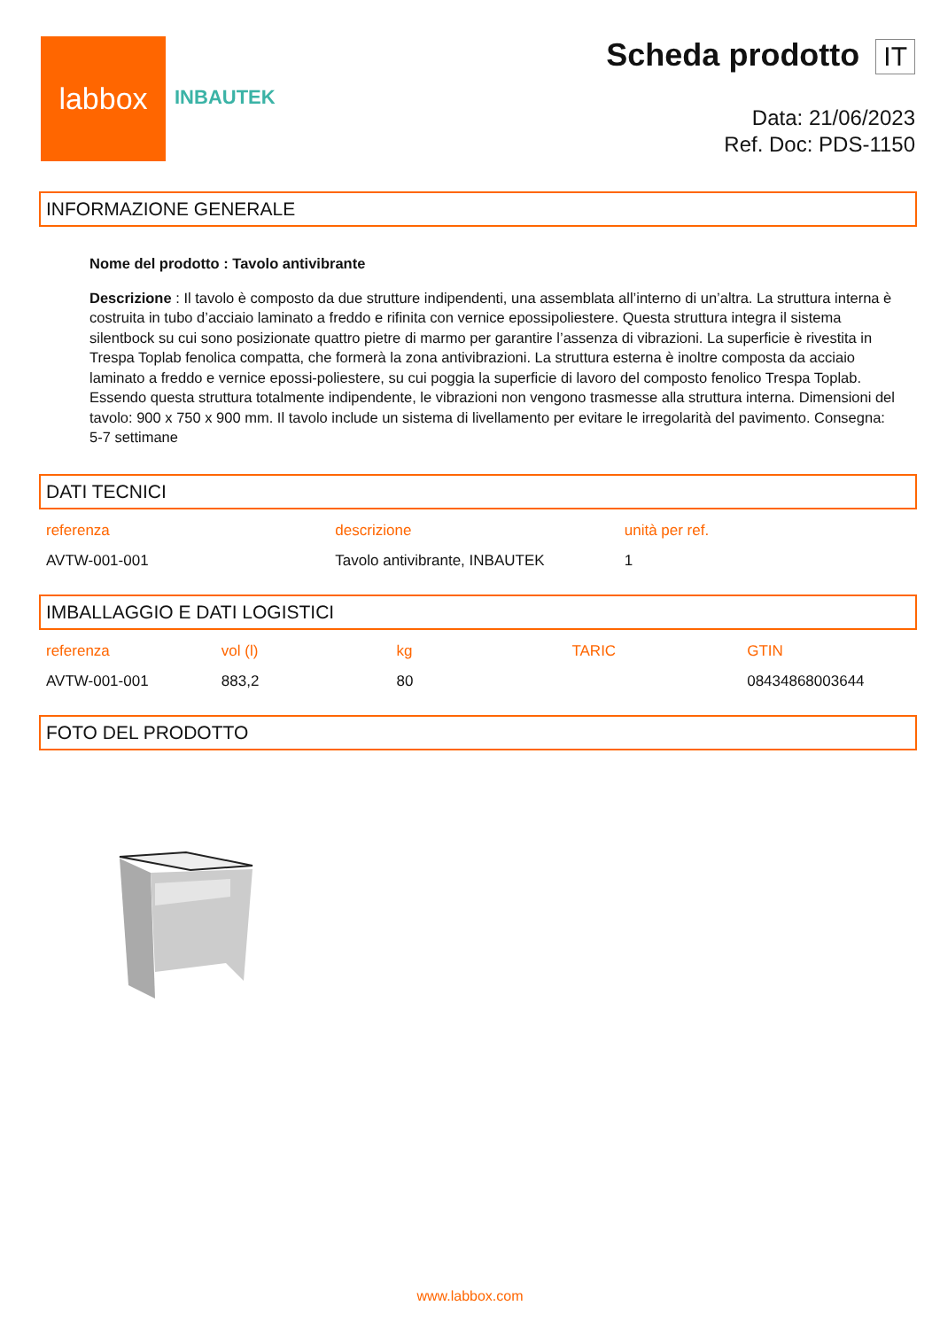labbox
INBAUTEK
Scheda prodotto IT
Data: 21/06/2023
Ref. Doc: PDS-1150
INFORMAZIONE GENERALE
Nome del prodotto : Tavolo antivibrante
Descrizione : Il tavolo è composto da due strutture indipendenti, una assemblata all’interno di un’altra. La struttura interna è costruita in tubo d’acciaio laminato a freddo e rifinita con vernice epossipoliestere. Questa struttura integra il sistema silentbock su cui sono posizionate quattro pietre di marmo per garantire l’assenza di vibrazioni. La superficie è rivestita in Trespa Toplab fenolica compatta, che formerà la zona antivibrazioni. La struttura esterna è inoltre composta da acciaio laminato a freddo e vernice epossi-poliestere, su cui poggia la superficie di lavoro del composto fenolico Trespa Toplab. Essendo questa struttura totalmente indipendente, le vibrazioni non vengono trasmesse alla struttura interna. Dimensioni del tavolo: 900 x 750 x 900 mm. Il tavolo include un sistema di livellamento per evitare le irregolarità del pavimento. Consegna: 5-7 settimane
DATI TECNICI
| referenza | descrizione | unità per ref. |
| --- | --- | --- |
| AVTW-001-001 | Tavolo antivibrante, INBAUTEK | 1 |
IMBALLAGGIO E DATI LOGISTICI
| referenza | vol (l) | kg | TARIC | GTIN |
| --- | --- | --- | --- | --- |
| AVTW-001-001 | 883,2 | 80 | | 08434868003644 |
FOTO DEL PRODOTTO
www.labbox.com